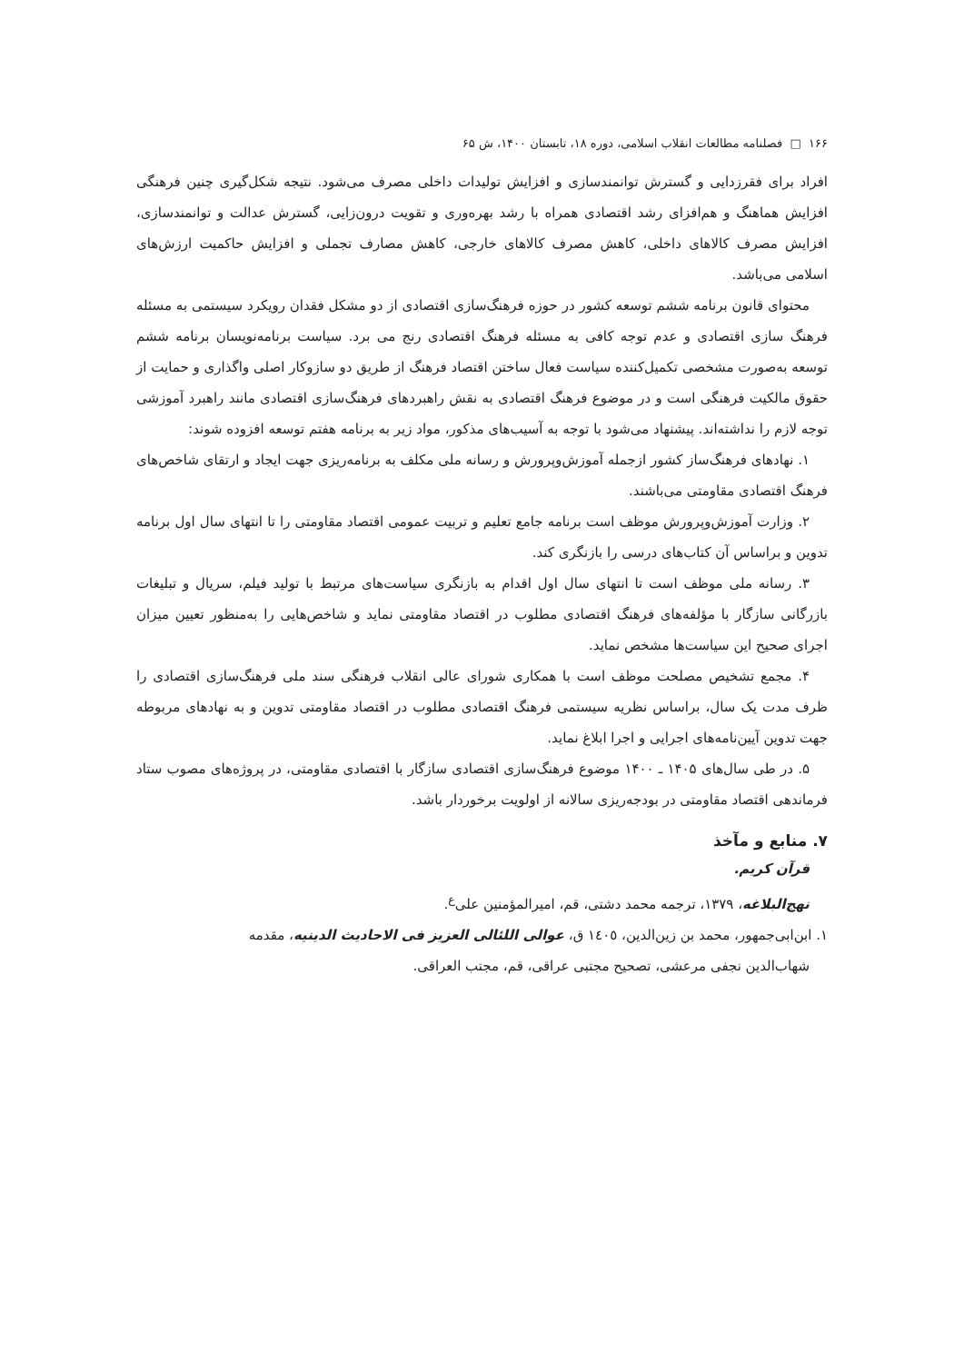۱۶۶ □ فصلنامه مطالعات انقلاب اسلامی، دوره ۱۸، تابستان ۱۴۰۰، ش ۶۵
افراد برای فقرزدایی و گسترش توانمندسازی و افزایش تولیدات داخلی مصرف می‌شود. نتیجه شکل‌گیری چنین فرهنگی افزایش هماهنگ و هم‌افزای رشد اقتصادی همراه با رشد بهره‌وری و تقویت درون‌زایی، گسترش عدالت و توانمندسازی، افزایش مصرف کالاهای داخلی، کاهش مصرف کالاهای خارجی، کاهش مصارف تجملی و افزایش حاکمیت ارزش‌های اسلامی می‌باشد.
محتوای قانون برنامه ششم توسعه کشور در حوزه فرهنگ‌سازی اقتصادی از دو مشکل فقدان رویکرد سیستمی به مسئله فرهنگ سازی اقتصادی و عدم توجه کافی به مسئله فرهنگ اقتصادی رنج می برد. سیاست برنامه‌نویسان برنامه ششم توسعه به‌صورت مشخصی تکمیل‌کننده سیاست فعال ساختن اقتصاد فرهنگ از طریق دو سازوکار اصلی واگذاری و حمایت از حقوق مالکیت فرهنگی است و در موضوع فرهنگ اقتصادی به نقش راهبردهای فرهنگ‌سازی اقتصادی مانند راهبرد آموزشی توجه لازم را نداشته‌اند. پیشنهاد می‌شود با توجه به آسیب‌های مذکور، مواد زیر به برنامه هفتم توسعه افزوده شوند:
۱. نهادهای فرهنگ‌ساز کشور ازجمله آموزش‌وپرورش و رسانه ملی مکلف به برنامه‌ریزی جهت ایجاد و ارتقای شاخص‌های فرهنگ اقتصادی مقاومتی می‌باشند.
۲. وزارت آموزش‌وپرورش موظف است برنامه جامع تعلیم و تربیت عمومی اقتصاد مقاومتی را تا انتهای سال اول برنامه تدوین و براساس آن کتاب‌های درسی را بازنگری کند.
۳. رسانه ملی موظف است تا انتهای سال اول اقدام به بازنگری سیاست‌های مرتبط با تولید فیلم، سریال و تبلیغات بازرگانی سازگار با مؤلفه‌های فرهنگ اقتصادی مطلوب در اقتصاد مقاومتی نماید و شاخص‌هایی را به‌منظور تعیین میزان اجرای صحیح این سیاست‌ها مشخص نماید.
۴. مجمع تشخیص مصلحت موظف است با همکاری شورای عالی انقلاب فرهنگی سند ملی فرهنگ‌سازی اقتصادی را ظرف مدت یک سال، براساس نظریه سیستمی فرهنگ اقتصادی مطلوب در اقتصاد مقاومتی تدوین و به نهادهای مربوطه جهت تدوین آیین‌نامه‌های اجرایی و اجرا ابلاغ نماید.
۵. در طی سال‌های ۱۴۰۵ ـ ۱۴۰۰ موضوع فرهنگ‌سازی اقتصادی سازگار با اقتصادی مقاومتی، در پروژه‌های مصوب ستاد فرماندهی اقتصاد مقاومتی در بودجه‌ریزی سالانه از اولویت برخوردار باشد.
۷. منابع و مآخذ
قرآن کریم.
نهج‌البلاغه، ۱۳۷۹، ترجمه محمد دشتی، قم، امیرالمؤمنین علی‌<sup>ع</sup>.
۱. ابن‌ابی‌جمهور، محمد بن زین‌الدین، ١٤٠٥ ق، عوالی اللئالی العزیز فی الاحادیث الدینیه، مقدمه
شهاب‌الدین نجفی مرعشی، تصحیح مجتبی عراقی، قم، مجتب العراقی.